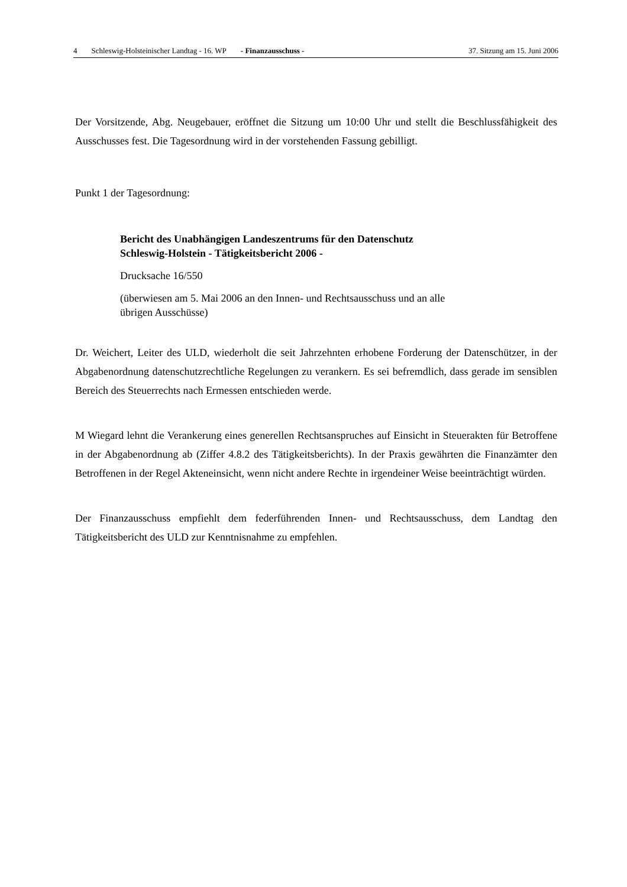4 Schleswig-Holsteinischer Landtag - 16. WP - Finanzausschuss - 37. Sitzung am 15. Juni 2006
Der Vorsitzende, Abg. Neugebauer, eröffnet die Sitzung um 10:00 Uhr und stellt die Beschlussfähigkeit des Ausschusses fest. Die Tagesordnung wird in der vorstehenden Fassung gebilligt.
Punkt 1 der Tagesordnung:
Bericht des Unabhängigen Landeszentrums für den Datenschutz
Schleswig-Holstein - Tätigkeitsbericht 2006 -
Drucksache 16/550
(überwiesen am 5. Mai 2006 an den Innen- und Rechtsausschuss und an alle
übrigen Ausschüsse)
Dr. Weichert, Leiter des ULD, wiederholt die seit Jahrzehnten erhobene Forderung der Datenschützer, in der Abgabenordnung datenschutzrechtliche Regelungen zu verankern. Es sei befremdlich, dass gerade im sensiblen Bereich des Steuerrechts nach Ermessen entschieden werde.
M Wiegard lehnt die Verankerung eines generellen Rechtsanspruches auf Einsicht in Steuerakten für Betroffene in der Abgabenordnung ab (Ziffer 4.8.2 des Tätigkeitsberichts). In der Praxis gewährten die Finanzämter den Betroffenen in der Regel Akteneinsicht, wenn nicht andere Rechte in irgendeiner Weise beeinträchtigt würden.
Der Finanzausschuss empfiehlt dem federführenden Innen- und Rechtsausschuss, dem Landtag den Tätigkeitsbericht des ULD zur Kenntnisnahme zu empfehlen.